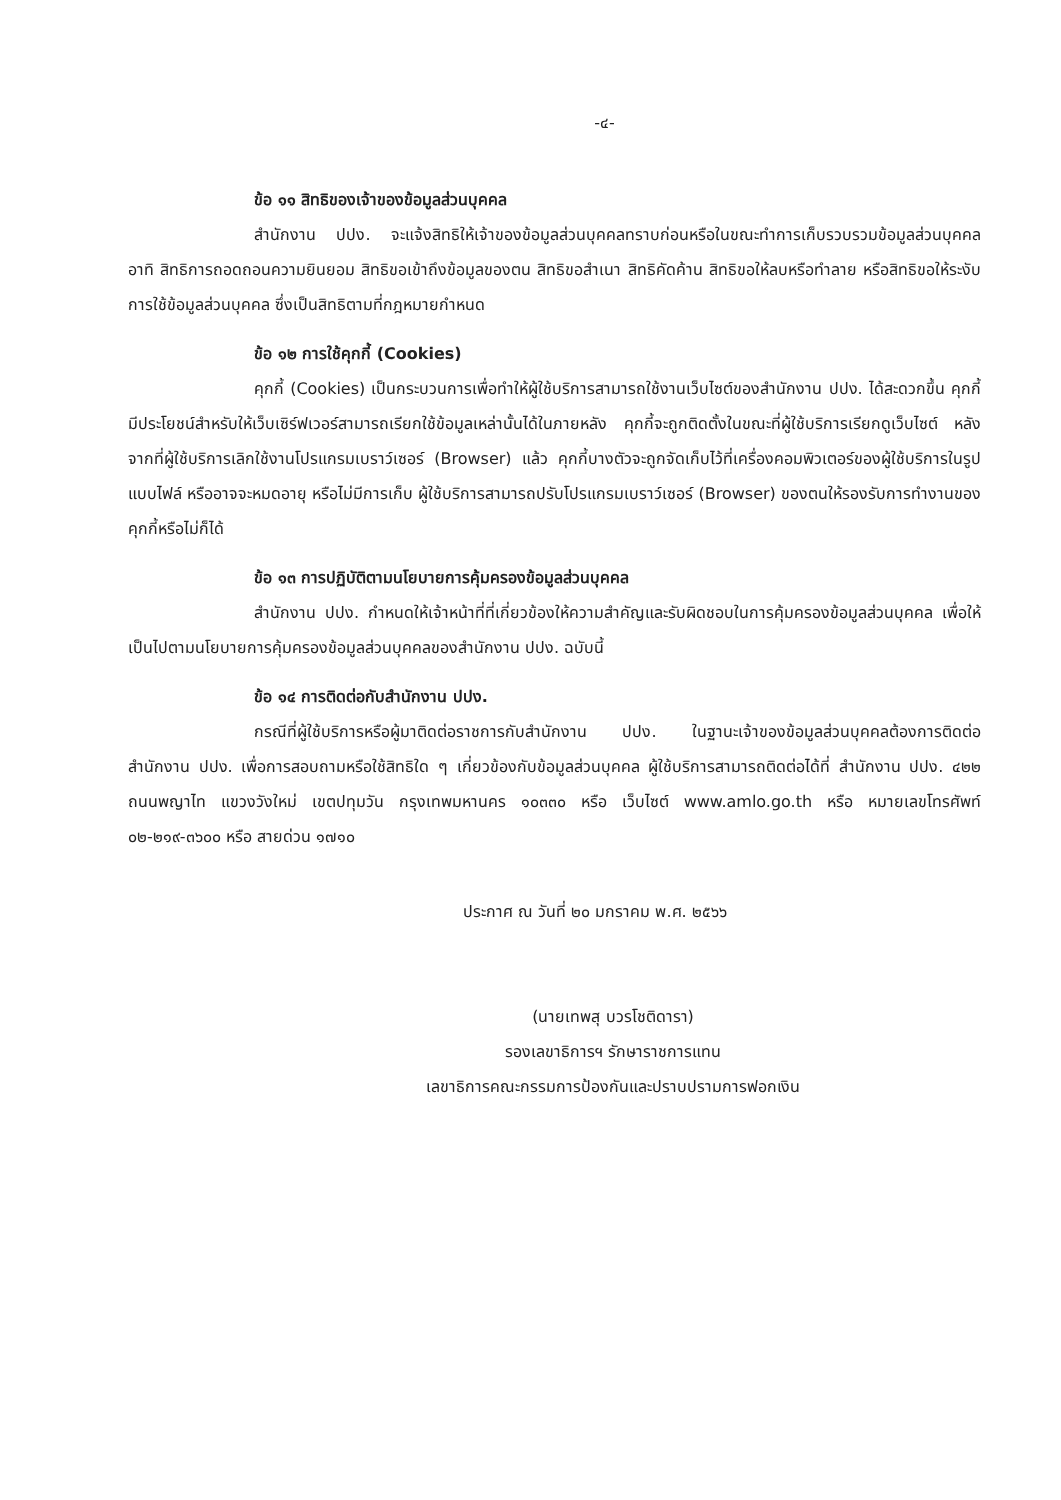-๔-
ข้อ ๑๑ สิทธิของเจ้าของข้อมูลส่วนบุคคล
สำนักงาน ปปง. จะแจ้งสิทธิให้เจ้าของข้อมูลส่วนบุคคลทราบก่อนหรือในขณะทำการเก็บรวบรวมข้อมูลส่วนบุคคล อาทิ สิทธิการถอดถอนความยินยอม สิทธิขอเข้าถึงข้อมูลของตน สิทธิขอสำเนา สิทธิคัดค้าน สิทธิขอให้ลบหรือทำลาย หรือสิทธิขอให้ระงับการใช้ข้อมูลส่วนบุคคล ซึ่งเป็นสิทธิตามที่กฎหมายกำหนด
ข้อ ๑๒ การใช้คุกกี้ (Cookies)
คุกกี้ (Cookies) เป็นกระบวนการเพื่อทำให้ผู้ใช้บริการสามารถใช้งานเว็บไซต์ของสำนักงาน ปปง. ได้สะดวกขึ้น คุกกี้มีประโยชน์สำหรับให้เว็บเซิร์ฟเวอร์สามารถเรียกใช้ข้อมูลเหล่านั้นได้ในภายหลัง คุกกี้จะถูกติดตั้งในขณะที่ผู้ใช้บริการเรียกดูเว็บไซต์ หลังจากที่ผู้ใช้บริการเลิกใช้งานโปรแกรมเบราว์เซอร์ (Browser) แล้ว คุกกี้บางตัวจะถูกจัดเก็บไว้ที่เครื่องคอมพิวเตอร์ของผู้ใช้บริการในรูปแบบไฟล์ หรืออาจจะหมดอายุ หรือไม่มีการเก็บ ผู้ใช้บริการสามารถปรับโปรแกรมเบราว์เซอร์ (Browser) ของตนให้รองรับการทำงานของคุกกี้หรือไม่ก็ได้
ข้อ ๑๓ การปฏิบัติตามนโยบายการคุ้มครองข้อมูลส่วนบุคคล
สำนักงาน ปปง. กำหนดให้เจ้าหน้าที่ที่เกี่ยวข้องให้ความสำคัญและรับผิดชอบในการคุ้มครองข้อมูลส่วนบุคคล เพื่อให้เป็นไปตามนโยบายการคุ้มครองข้อมูลส่วนบุคคลของสำนักงาน ปปง. ฉบับนี้
ข้อ ๑๔ การติดต่อกับสำนักงาน ปปง.
กรณีที่ผู้ใช้บริการหรือผู้มาติดต่อราชการกับสำนักงาน ปปง. ในฐานะเจ้าของข้อมูลส่วนบุคคลต้องการติดต่อสำนักงาน ปปง. เพื่อการสอบถามหรือใช้สิทธิใด ๆ เกี่ยวข้องกับข้อมูลส่วนบุคคล ผู้ใช้บริการสามารถติดต่อได้ที่ สำนักงาน ปปง. ๔๒๒ ถนนพญาไท แขวงวังใหม่ เขตปทุมวัน กรุงเทพมหานคร ๑๐๓๓๐ หรือ เว็บไซต์ www.amlo.go.th หรือ หมายเลขโทรศัพท์ ๐๒-๒๑๙-๓๖๐๐ หรือ สายด่วน ๑๗๑๐
ประกาศ ณ วันที่ ๒๐ มกราคม พ.ศ. ๒๕๖๖
(นายเทพสุ บวรโชติดารา)
รองเลขาธิการฯ รักษาราชการแทน
เลขาธิการคณะกรรมการป้องกันและปราบปรามการฟอกเงิน